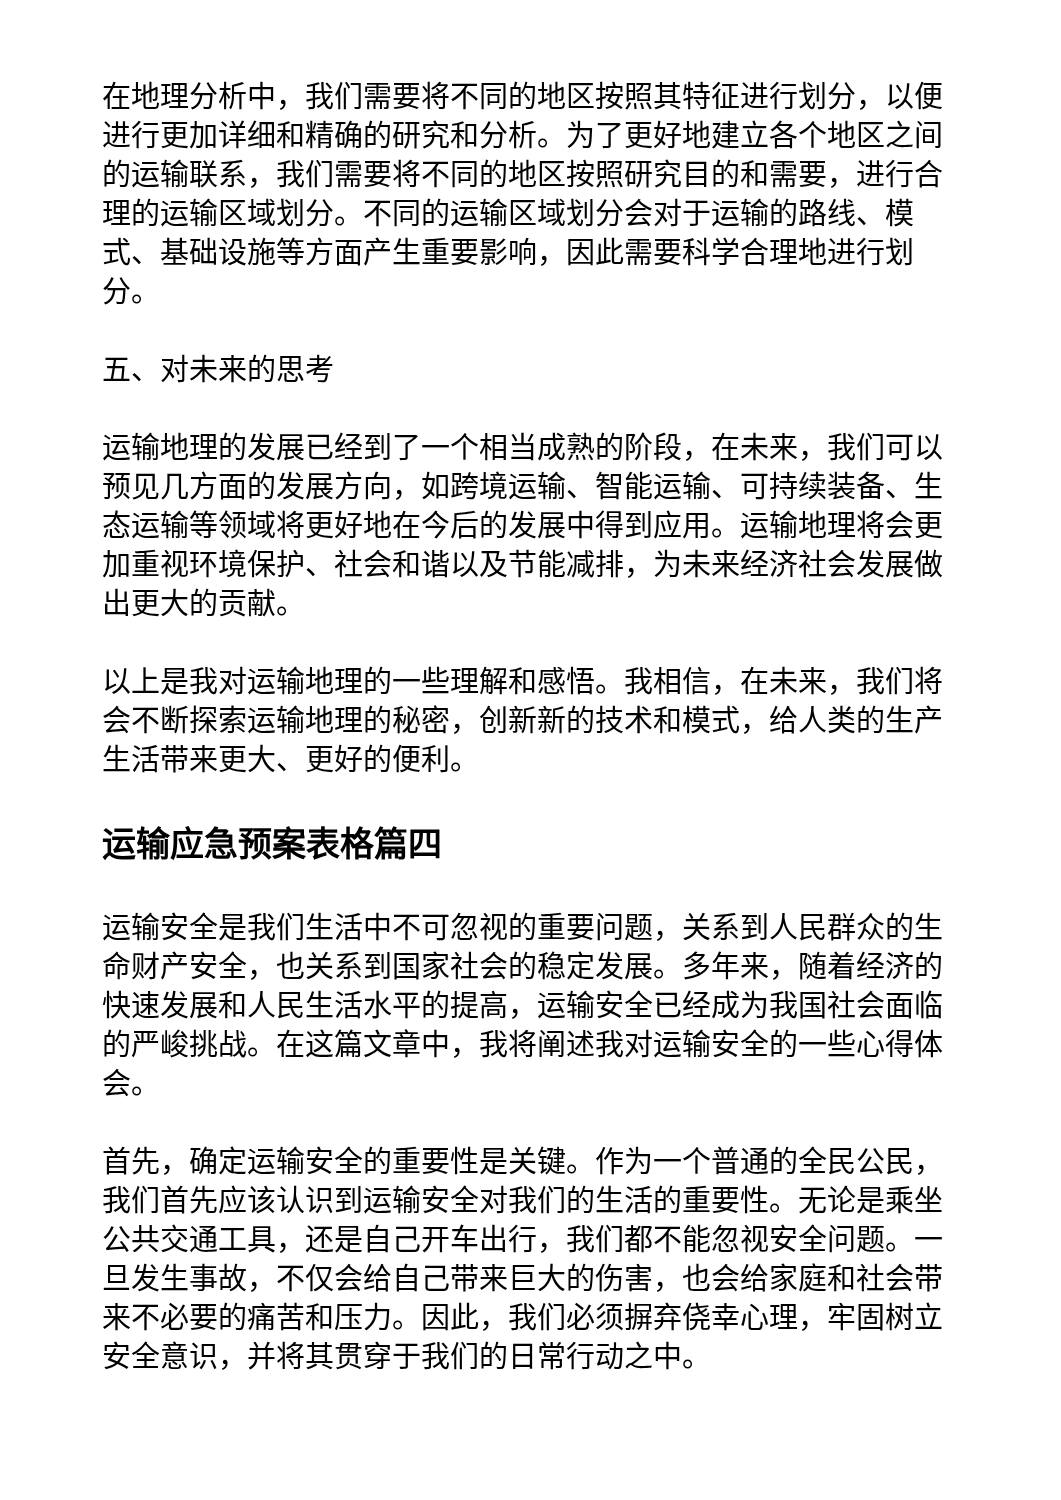在地理分析中，我们需要将不同的地区按照其特征进行划分，以便进行更加详细和精确的研究和分析。为了更好地建立各个地区之间的运输联系，我们需要将不同的地区按照研究目的和需要，进行合理的运输区域划分。不同的运输区域划分会对于运输的路线、模式、基础设施等方面产生重要影响，因此需要科学合理地进行划分。
五、对未来的思考
运输地理的发展已经到了一个相当成熟的阶段，在未来，我们可以预见几方面的发展方向，如跨境运输、智能运输、可持续装备、生态运输等领域将更好地在今后的发展中得到应用。运输地理将会更加重视环境保护、社会和谐以及节能减排，为未来经济社会发展做出更大的贡献。
以上是我对运输地理的一些理解和感悟。我相信，在未来，我们将会不断探索运输地理的秘密，创新新的技术和模式，给人类的生产生活带来更大、更好的便利。
运输应急预案表格篇四
运输安全是我们生活中不可忽视的重要问题，关系到人民群众的生命财产安全，也关系到国家社会的稳定发展。多年来，随着经济的快速发展和人民生活水平的提高，运输安全已经成为我国社会面临的严峻挑战。在这篇文章中，我将阐述我对运输安全的一些心得体会。
首先，确定运输安全的重要性是关键。作为一个普通的全民公民，我们首先应该认识到运输安全对我们的生活的重要性。无论是乘坐公共交通工具，还是自己开车出行，我们都不能忽视安全问题。一旦发生事故，不仅会给自己带来巨大的伤害，也会给家庭和社会带来不必要的痛苦和压力。因此，我们必须摒弃侥幸心理，牢固树立安全意识，并将其贯穿于我们的日常行动之中。